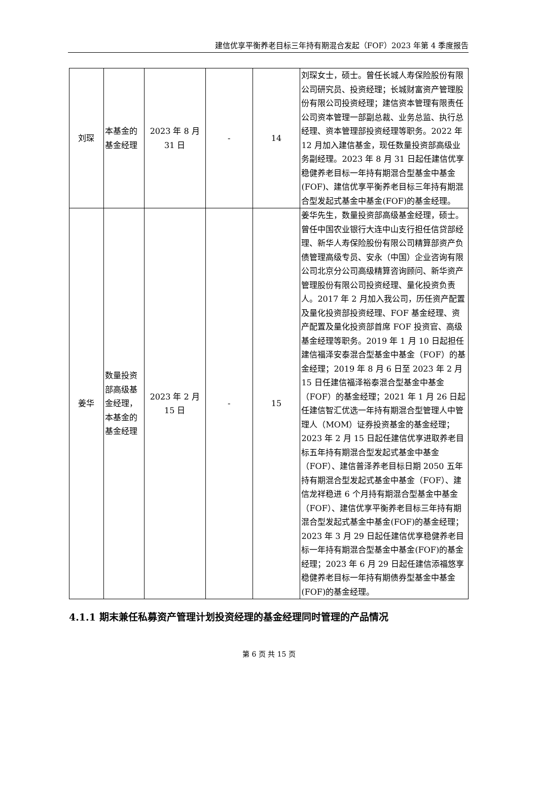建信优享平衡养老目标三年持有期混合发起（FOF）2023 年第 4 季度报告
| 刘琛 | 本基金的基金经理 | 2023 年 8 月 31 日 | - | 14 | 刘琛女士，硕士。曾任长城人寿保险股份有限公司研究员、投资经理；长城财富资产管理股份有限公司投资经理；建信资本管理有限责任公司资本管理一部副总裁、业务总监、执行总经理、资本管理部投资经理等职务。2022 年 12 月加入建信基金，现任数量投资部高级业务副经理。2023 年 8 月 31 日起任建信优享稳健养老目标一年持有期混合型基金中基金(FOF)、建信优享平衡养老目标三年持有期混合型发起式基金中基金(FOF)的基金经理。 |
| 姜华 | 数量投资部高级基金经理，本基金的基金经理 | 2023 年 2 月 15 日 | - | 15 | 姜华先生，数量投资部高级基金经理，硕士。曾任中国农业银行大连中山支行担任信贷部经理、新华人寿保险股份有限公司精算部资产负债管理高级专员、安永（中国）企业咨询有限公司北京分公司高级精算咨询顾问、新华资产管理股份有限公司投资经理、量化投资负责人。2017 年 2 月加入我公司，历任资产配置及量化投资部投资经理、FOF 基金经理、资产配置及量化投资部首席 FOF 投资官、高级基金经理等职务。2019 年 1 月 10 日起担任建信福泽安泰混合型基金中基金（FOF）的基金经理；2019 年 8 月 6 日至 2023 年 2 月 15 日任建信福泽裕泰混合型基金中基金（FOF）的基金经理；2021 年 1 月 26 日起任建信智汇优选一年持有期混合型管理人中管理人（MOM）证券投资基金的基金经理；2023 年 2 月 15 日起任建信优享进取养老目标五年持有期混合型发起式基金中基金（FOF）、建信普泽养老目标日期 2050 五年持有期混合型发起式基金中基金（FOF）、建信龙祥稳进 6 个月持有期混合型基金中基金（FOF）、建信优享平衡养老目标三年持有期混合型发起式基金中基金(FOF)的基金经理；2023 年 3 月 29 日起任建信优享稳健养老目标一年持有期混合型基金中基金(FOF)的基金经理；2023 年 6 月 29 日起任建信添福悠享稳健养老目标一年持有期债券型基金中基金(FOF)的基金经理。 |
4.1.1 期末兼任私募资产管理计划投资经理的基金经理同时管理的产品情况
第 6 页 共 15 页